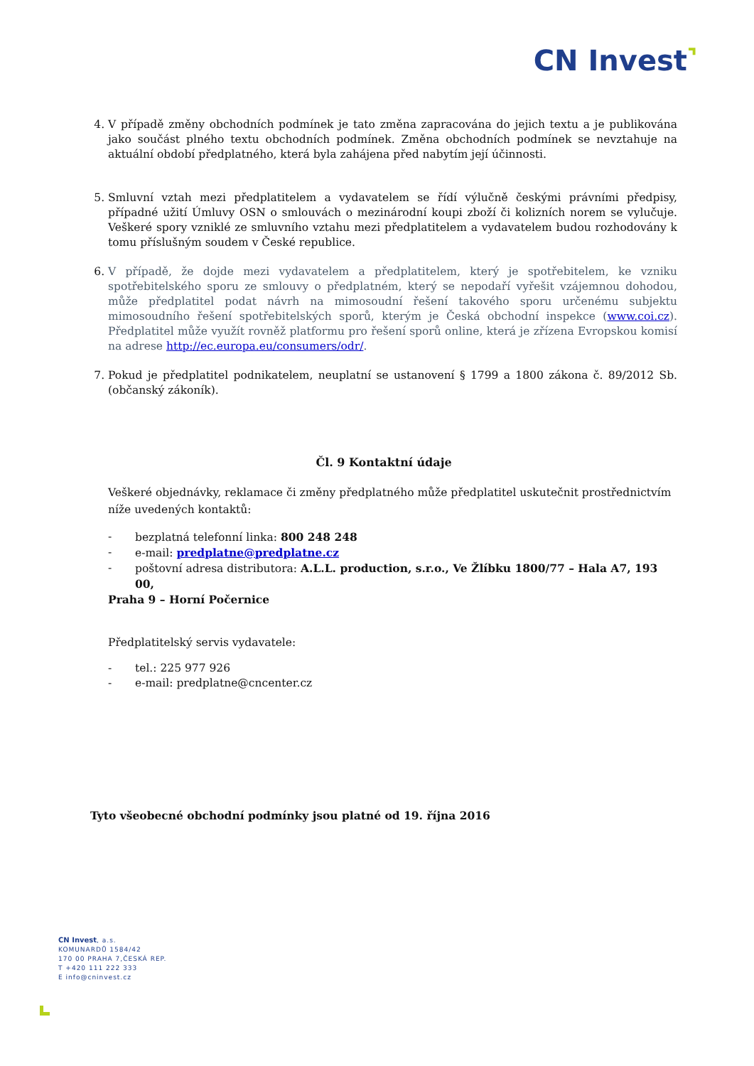CN Invest⌝
4. V případě změny obchodních podmínek je tato změna zapracována do jejich textu a je publikována jako součást plného textu obchodních podmínek. Změna obchodních podmínek se nevztahuje na aktuální období předplatného, která byla zahájena před nabytím její účinnosti.
5. Smluvní vztah mezi předplatitelem a vydavatelem se řídí výlučně českými právními předpisy, případné užití Úmluvy OSN o smlouvách o mezinárodní koupi zboží či kolizních norem se vylučuje. Veškeré spory vzniklé ze smluvního vztahu mezi předplatitelem a vydavatelem budou rozhodovány k tomu příslušným soudem v České republice.
6. V případě, že dojde mezi vydavatelem a předplatitelem, který je spotřebitelem, ke vzniku spotřebitelského sporu ze smlouvy o předplatném, který se nepodaří vyřešit vzájemnou dohodou, může předplatitel podat návrh na mimosoudní řešení takového sporu určenému subjektu mimosoudního řešení spotřebitelských sporů, kterým je Česká obchodní inspekce (www.coi.cz). Předplatitel může využít rovněž platformu pro řešení sporů online, která je zřízena Evropskou komisí na adrese http://ec.europa.eu/consumers/odr/.
7. Pokud je předplatitel podnikatelem, neuplatní se ustanovení § 1799 a 1800 zákona č. 89/2012 Sb. (občanský zákoník).
Čl. 9 Kontaktní údaje
Veškeré objednávky, reklamace či změny předplatného může předplatitel uskutečnit prostřednictvím níže uvedených kontaktů:
- bezplatná telefonní linka: 800 248 248
- e-mail: predplatne@predplatne.cz
- poštovní adresa distributora: A.L.L. production, s.r.o., Ve Žlíbku 1800/77 – Hala A7, 193 00,
Praha 9 – Horní Počernice
Předplatitelský servis vydavatele:
- tel.: 225 977 926
- e-mail: predplatne@cncenter.cz
Tyto všeobecné obchodní podmínky jsou platné od 19. října 2016
CN Invest, a.s.
KOMUNARDŮ 1584/42
170 00 PRAHA 7,ČESKÁ REP.
T +420 111 222 333
E info@cninvest.cz